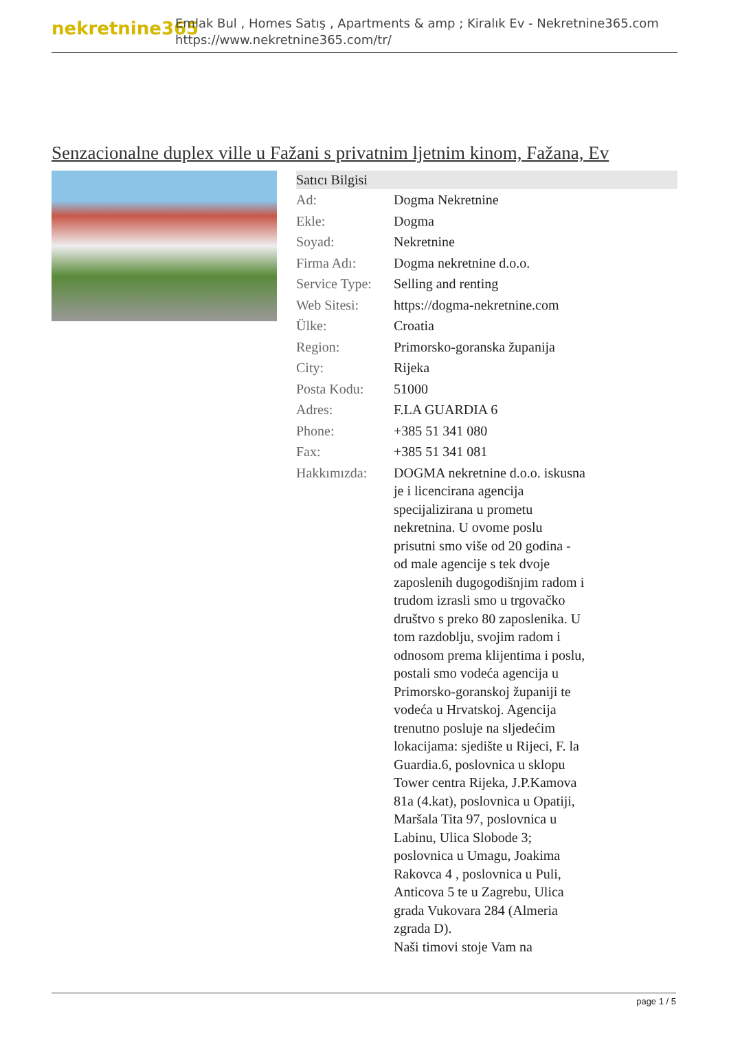nekretnine365
Emlak Bul , Homes Satış , Apartments & amp ; Kiralık Ev - Nekretnine365.com
https://www.nekretnine365.com/tr/
Senzacionalne duplex ville u Fažani s privatnim ljetnim kinom, Fažana, Ev
Satıcı Bilgisi
| Ad: | Dogma Nekretnine |
| Ekle: | Dogma |
| Soyad: | Nekretnine |
| Firma Adı: | Dogma nekretnine d.o.o. |
| Service Type: | Selling and renting |
| Web Sitesi: | https://dogma-nekretnine.com |
| Ülke: | Croatia |
| Region: | Primorsko-goranska županija |
| City: | Rijeka |
| Posta Kodu: | 51000 |
| Adres: | F.LA GUARDIA 6 |
| Phone: | +385 51 341 080 |
| Fax: | +385 51 341 081 |
| Hakkımızda: | DOGMA nekretnine d.o.o. iskusna je i licencirana agencija specijalizirana u prometu nekretnina. U ovome poslu prisutni smo više od 20 godina - od male agencije s tek dvoje zaposlenih dugogodišnjim radom i trudom izrasli smo u trgovačko društvo s preko 80 zaposlenika. U tom razdoblju, svojim radom i odnosom prema klijentima i poslu, postali smo vodeća agencija u Primorsko-goranskoj županiji te vodeća u Hrvatskoj. Agencija trenutno posluje na sljedećim lokacijama: sjedište u Rijeci, F. la Guardia.6, poslovnica u sklopu Tower centra Rijeka, J.P.Kamova 81a (4.kat), poslovnica u Opatiji, Maršala Tita 97, poslovnica u Labinu, Ulica Slobode 3; poslovnica u Umagu, Joakima Rakovca 4 , poslovnica u Puli, Anticova 5 te u Zagrebu, Ulica grada Vukovara 284 (Almeria zgrada D). Naši timovi stoje Vam na |
page 1 / 5